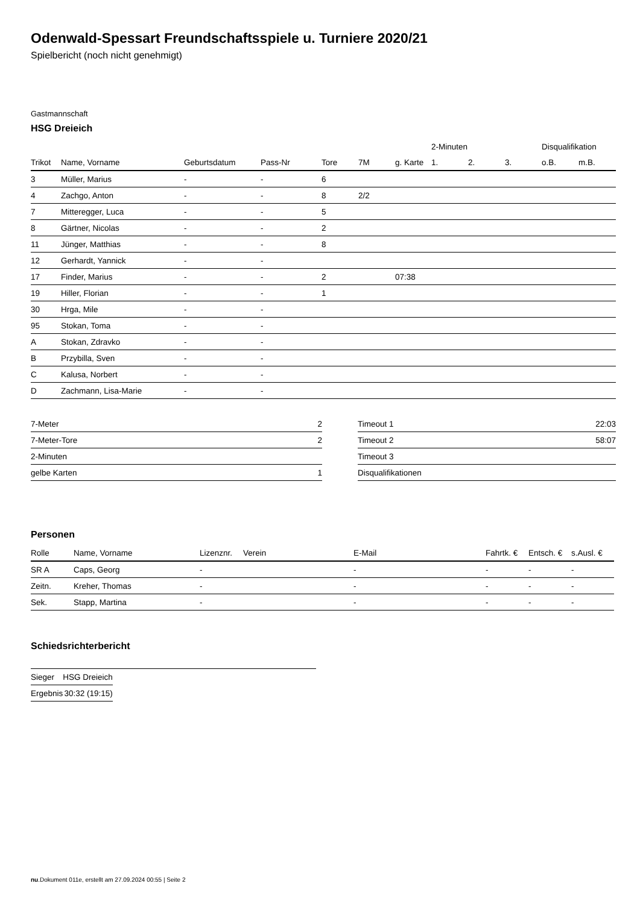Odenwald-Spessart Freundschaftsspiele u. Turniere 2020/21
Spielbericht (noch nicht genehmigt)
Gastmannschaft
HSG Dreieich
| | | | | | | | 2-Minuten | | | Disqualifikation | |
| --- | --- | --- | --- | --- | --- | --- | --- | --- | --- | --- | --- |
| Trikot | Name, Vorname | Geburtsdatum | Pass-Nr | Tore | 7M | g. Karte | 1. | 2. | 3. | o.B. | m.B. |
| 3 | Müller, Marius | - | - | 6 | | | | | | | |
| 4 | Zachgo, Anton | - | - | 8 | 2/2 | | | | | | |
| 7 | Mitteregger, Luca | - | - | 5 | | | | | | | |
| 8 | Gärtner, Nicolas | - | - | 2 | | | | | | | |
| 11 | Jünger, Matthias | - | - | 8 | | | | | | | |
| 12 | Gerhardt, Yannick | - | - | | | | | | | | |
| 17 | Finder, Marius | - | - | 2 | | 07:38 | | | | | |
| 19 | Hiller, Florian | - | - | 1 | | | | | | | |
| 30 | Hrga, Mile | - | - | | | | | | | | |
| 95 | Stokan, Toma | - | - | | | | | | | | |
| A | Stokan, Zdravko | - | - | | | | | | | | |
| B | Przybilla, Sven | - | - | | | | | | | | |
| C | Kalusa, Norbert | - | - | | | | | | | | |
| D | Zachmann, Lisa-Marie | - | - | | | | | | | | |
| 7-Meter | 2 |
| 7-Meter-Tore | 2 |
| 2-Minuten | |
| gelbe Karten | 1 |
| Timeout 1 | 22:03 |
| Timeout 2 | 58:07 |
| Timeout 3 | |
| Disqualifikationen | |
Personen
| Rolle | Name, Vorname | Lizenznr. | Verein | E-Mail | Fahrtk. € | Entsch. € | s.Ausl. € |
| --- | --- | --- | --- | --- | --- | --- | --- |
| SR A | Caps, Georg | - | | - | - | - | - |
| Zeitn. | Kreher, Thomas | - | | - | - | - | - |
| Sek. | Stapp, Martina | - | | - | - | - | - |
Schiedsrichterbericht
| Sieger | HSG Dreieich |
| Ergebnis | 30:32 (19:15) |
nu.Dokument 011e, erstellt am 27.09.2024 00:55 | Seite 2